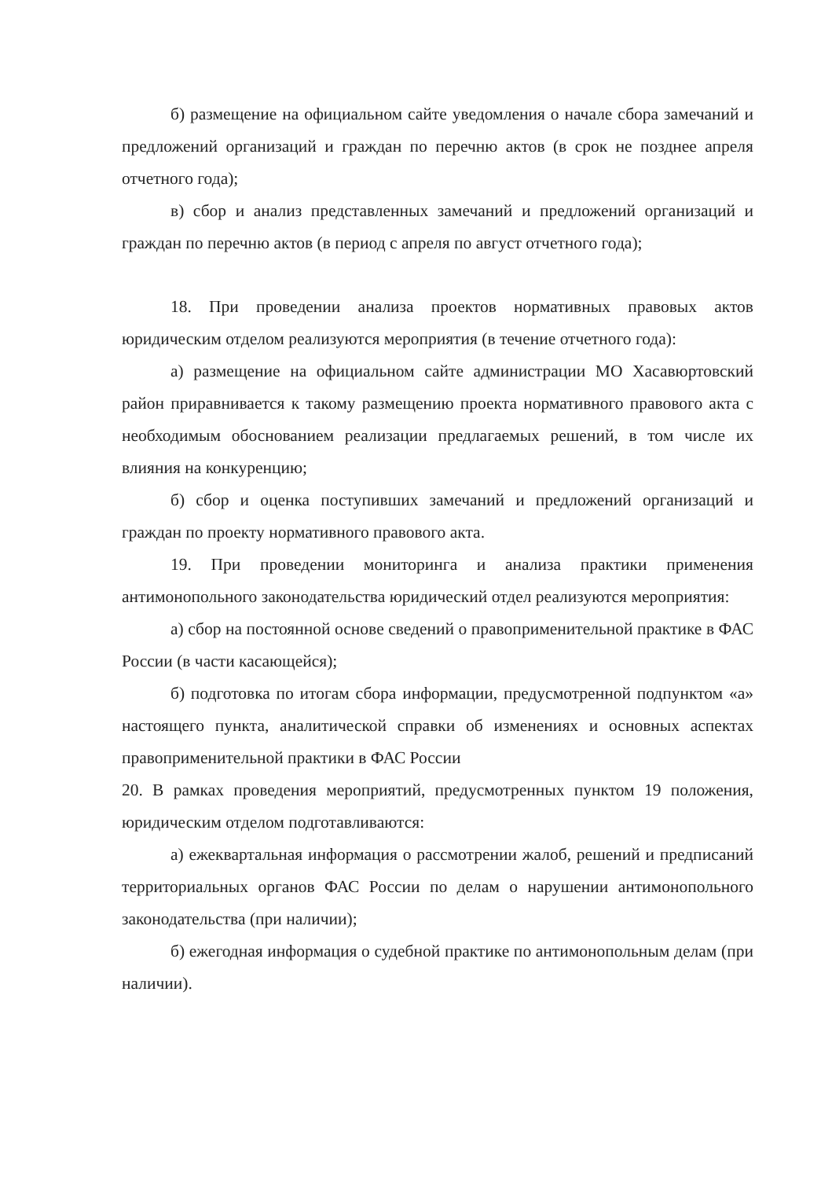б) размещение на официальном сайте уведомления о начале сбора замечаний и предложений организаций и граждан по перечню актов (в срок не позднее апреля отчетного года);
в) сбор и анализ представленных замечаний и предложений организаций и граждан по перечню актов (в период с апреля по август отчетного года);
18. При проведении анализа проектов нормативных правовых актов юридическим отделом реализуются мероприятия (в течение отчетного года):
а) размещение на официальном сайте администрации МО Хасавюртовский район приравнивается к такому размещению проекта нормативного правового акта с необходимым обоснованием реализации предлагаемых решений, в том числе их влияния на конкуренцию;
б) сбор и оценка поступивших замечаний и предложений организаций и граждан по проекту нормативного правового акта.
19. При проведении мониторинга и анализа практики применения антимонопольного законодательства юридический отдел реализуются мероприятия:
а) сбор на постоянной основе сведений о правоприменительной практике в ФАС России (в части касающейся);
б) подготовка по итогам сбора информации, предусмотренной подпунктом «а» настоящего пункта, аналитической справки об изменениях и основных аспектах правоприменительной практики в ФАС России
20. В рамках проведения мероприятий, предусмотренных пунктом 19 положения, юридическим отделом подготавливаются:
а) ежеквартальная информация о рассмотрении жалоб, решений и предписаний территориальных органов ФАС России по делам о нарушении антимонопольного законодательства (при наличии);
б) ежегодная информация о судебной практике по антимонопольным делам (при наличии).